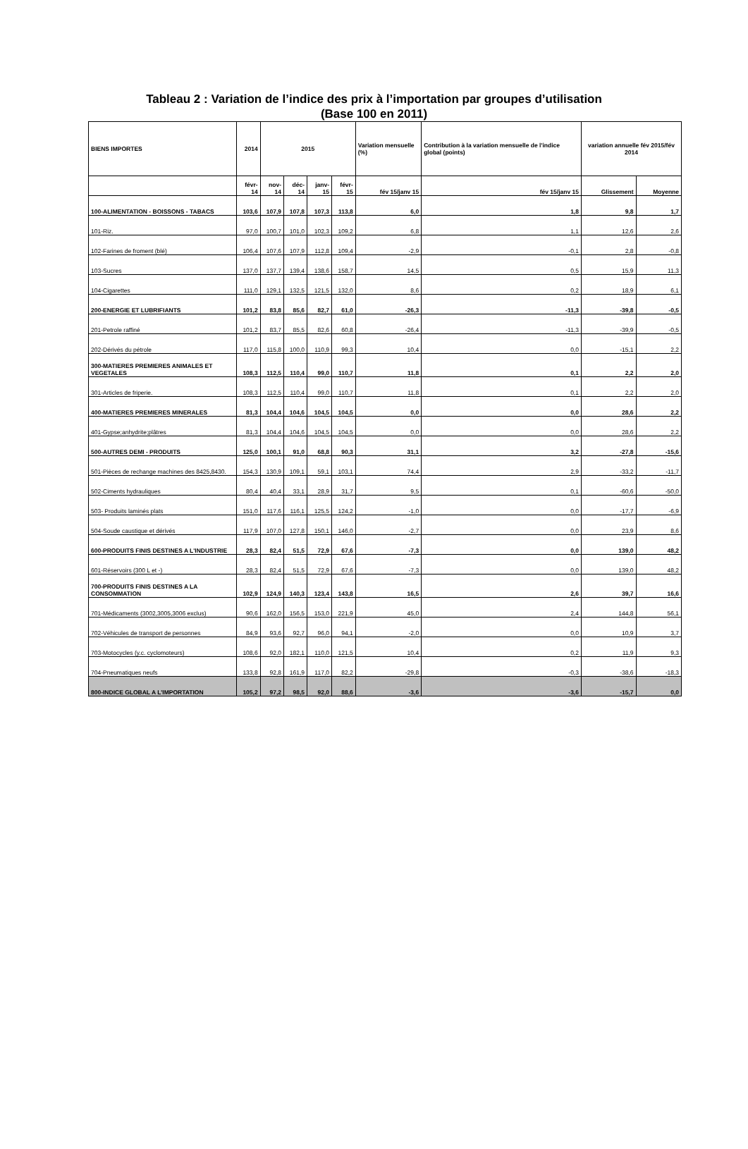Tableau 2 : Variation de l’indice des prix à l’importation par groupes d’utilisation
(Base 100 en 2011)
| BIENS IMPORTES | 2014 | 2015 | | | | Variation mensuelle (%) | Contribution à la variation mensuelle de l'indice global (points) | variation annuelle fév 2015/fév 2014 | |
| --- | --- | --- | --- | --- | --- | --- | --- | --- | --- |
| | févr-14 | nov-14 | déc-14 | janv-15 | févr-15 | fév 15/janv 15 | fév 15/janv 15 | Glissement | Moyenne |
| 100-ALIMENTATION - BOISSONS - TABACS | 103,6 | 107,9 | 107,8 | 107,3 | 113,8 | 6,0 | 1,8 | 9,8 | 1,7 |
| 101-Riz. | 97,0 | 100,7 | 101,0 | 102,3 | 109,2 | 6,8 | 1,1 | 12,6 | 2,6 |
| 102-Farines de froment (blé) | 106,4 | 107,6 | 107,9 | 112,8 | 109,4 | -2,9 | -0,1 | 2,8 | -0,8 |
| 103-Sucres | 137,0 | 137,7 | 139,4 | 138,6 | 158,7 | 14,5 | 0,5 | 15,9 | 11,3 |
| 104-Cigarettes | 111,0 | 129,1 | 132,5 | 121,5 | 132,0 | 8,6 | 0,2 | 18,9 | 6,1 |
| 200-ENERGIE ET LUBRIFIANTS | 101,2 | 83,8 | 85,6 | 82,7 | 61,0 | -26,3 | -11,3 | -39,8 | -0,5 |
| 201-Petrole raffiné | 101,2 | 83,7 | 85,5 | 82,6 | 60,8 | -26,4 | -11,3 | -39,9 | -0,5 |
| 202-Dérivés du pétrole | 117,0 | 115,8 | 100,0 | 110,9 | 99,3 | 10,4 | 0,0 | -15,1 | 2,2 |
| 300-MATIERES PREMIERES ANIMALES ET VEGETALES | 108,3 | 112,5 | 110,4 | 99,0 | 110,7 | 11,8 | 0,1 | 2,2 | 2,0 |
| 301-Articles de friperie. | 108,3 | 112,5 | 110,4 | 99,0 | 110,7 | 11,8 | 0,1 | 2,2 | 2,0 |
| 400-MATIERES PREMIERES MINERALES | 81,3 | 104,4 | 104,6 | 104,5 | 104,5 | 0,0 | 0,0 | 28,6 | 2,2 |
| 401-Gypse;anhydrite;plâtres | 81,3 | 104,4 | 104,6 | 104,5 | 104,5 | 0,0 | 0,0 | 28,6 | 2,2 |
| 500-AUTRES DEMI - PRODUITS | 125,0 | 100,1 | 91,0 | 68,8 | 90,3 | 31,1 | 3,2 | -27,8 | -15,6 |
| 501-Pièces de rechange machines des 8425,8430. | 154,3 | 130,9 | 109,1 | 59,1 | 103,1 | 74,4 | 2,9 | -33,2 | -11,7 |
| 502-Ciments hydrauliques | 80,4 | 40,4 | 33,1 | 28,9 | 31,7 | 9,5 | 0,1 | -60,6 | -50,0 |
| 503- Produits laminés plats | 151,0 | 117,6 | 116,1 | 125,5 | 124,2 | -1,0 | 0,0 | -17,7 | -6,9 |
| 504-Soude caustique et dérivés | 117,9 | 107,0 | 127,8 | 150,1 | 146,0 | -2,7 | 0,0 | 23,9 | 8,6 |
| 600-PRODUITS FINIS DESTINES A L'INDUSTRIE | 28,3 | 82,4 | 51,5 | 72,9 | 67,6 | -7,3 | 0,0 | 139,0 | 48,2 |
| 601-Réservoirs (300 L et -) | 28,3 | 82,4 | 51,5 | 72,9 | 67,6 | -7,3 | 0,0 | 139,0 | 48,2 |
| 700-PRODUITS FINIS DESTINES A LA CONSOMMATION | 102,9 | 124,9 | 140,3 | 123,4 | 143,8 | 16,5 | 2,6 | 39,7 | 16,6 |
| 701-Médicaments (3002,3005,3006 exclus) | 90,6 | 162,0 | 156,5 | 153,0 | 221,9 | 45,0 | 2,4 | 144,8 | 56,1 |
| 702-Véhicules de transport de personnes | 84,9 | 93,6 | 92,7 | 96,0 | 94,1 | -2,0 | 0,0 | 10,9 | 3,7 |
| 703-Motocycles (y.c. cyclomoteurs) | 108,6 | 92,0 | 182,1 | 110,0 | 121,5 | 10,4 | 0,2 | 11,9 | 9,3 |
| 704-Pneumatiques neufs | 133,8 | 92,8 | 161,9 | 117,0 | 82,2 | -29,8 | -0,3 | -38,6 | -18,3 |
| 800-INDICE GLOBAL A L'IMPORTATION | 105,2 | 97,2 | 98,5 | 92,0 | 88,6 | -3,6 | -3,6 | -15,7 | 0,0 |